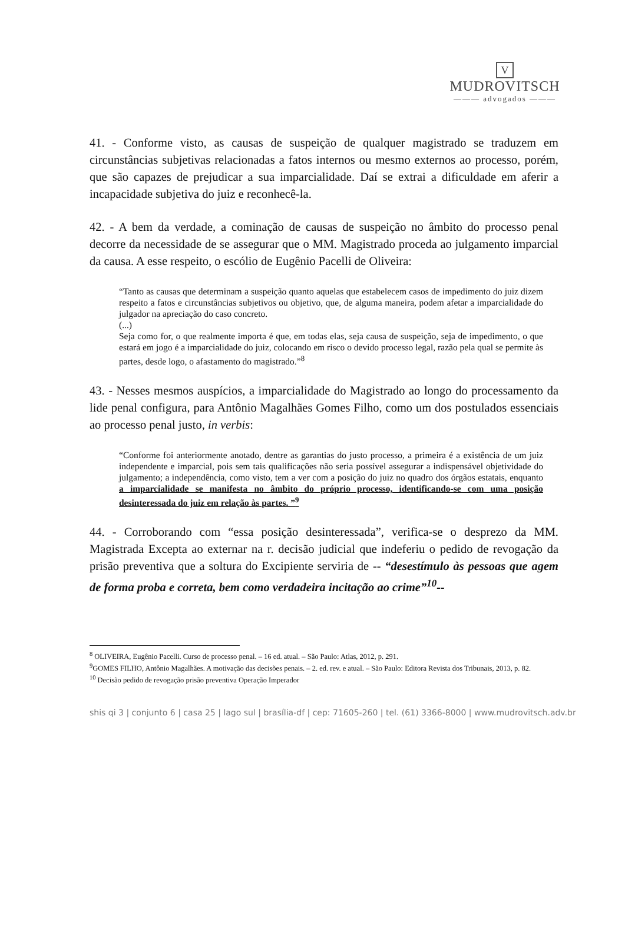V
MUDROVITSCH
——— advogados ———
41. - Conforme visto, as causas de suspeição de qualquer magistrado se traduzem em circunstâncias subjetivas relacionadas a fatos internos ou mesmo externos ao processo, porém, que são capazes de prejudicar a sua imparcialidade. Daí se extrai a dificuldade em aferir a incapacidade subjetiva do juiz e reconhecê-la.
42. - A bem da verdade, a cominação de causas de suspeição no âmbito do processo penal decorre da necessidade de se assegurar que o MM. Magistrado proceda ao julgamento imparcial da causa. A esse respeito, o escólio de Eugênio Pacelli de Oliveira:
“Tanto as causas que determinam a suspeição quanto aquelas que estabelecem casos de impedimento do juiz dizem respeito a fatos e circunstâncias subjetivos ou objetivo, que, de alguma maneira, podem afetar a imparcialidade do julgador na apreciação do caso concreto.
(...)
Seja como for, o que realmente importa é que, em todas elas, seja causa de suspeição, seja de impedimento, o que estará em jogo é a imparcialidade do juiz, colocando em risco o devido processo legal, razão pela qual se permite às partes, desde logo, o afastamento do magistrado.”<sup>8</sup>
43. - Nesses mesmos auspícios, a imparcialidade do Magistrado ao longo do processamento da lide penal configura, para Antônio Magalhães Gomes Filho, como um dos postulados essenciais ao processo penal justo, in verbis:
“Conforme foi anteriormente anotado, dentre as garantias do justo processo, a primeira é a existência de um juiz independente e imparcial, pois sem tais qualificações não seria possível assegurar a indispensável objetividade do julgamento; a independência, como visto, tem a ver com a posição do juiz no quadro dos órgãos estatais, enquanto a imparcialidade se manifesta no âmbito do próprio processo, identificando-se com uma posição desinteressada do juiz em relação às partes. ”<sup>9</sup>
44. - Corroborando com “essa posição desinteressada”, verifica-se o desprezo da MM. Magistrada Excepta ao externar na r. decisão judicial que indeferiu o pedido de revogação da prisão preventiva que a soltura do Excipiente serviria de -- “desestímulo às pessoas que agem de forma proba e correta, bem como verdadeira incitação ao crime”<sup>10</sup>--
<sup>8</sup> OLIVEIRA, Eugênio Pacelli. Curso de processo penal. – 16 ed. atual. – São Paulo: Atlas, 2012, p. 291.
<sup>9</sup> GOMES FILHO, Antônio Magalhães. A motivação das decisões penais. – 2. ed. rev. e atual. – São Paulo: Editora Revista dos Tribunais, 2013, p. 82.
<sup>10</sup> Decisão pedido de revogação prisão preventiva Operação Imperador
shis qi 3 | conjunto 6 | casa 25 | lago sul | brasília-df | cep: 71605-260 | tel. (61) 3366-8000 | www.mudrovitsch.adv.br